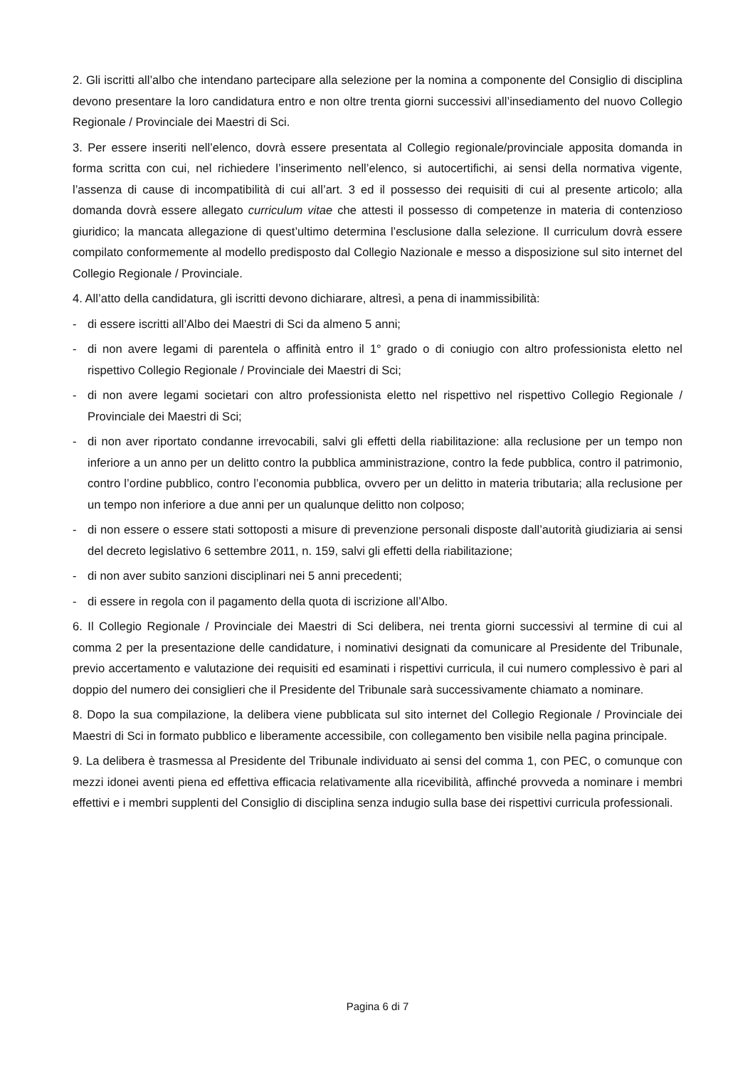2. Gli iscritti all’albo che intendano partecipare alla selezione per la nomina a componente del Consiglio di disciplina devono presentare la loro candidatura entro e non oltre trenta giorni successivi all’insediamento del nuovo Collegio Regionale / Provinciale dei Maestri di Sci.
3. Per essere inseriti nell’elenco, dovrà essere presentata al Collegio regionale/provinciale apposita domanda in forma scritta con cui, nel richiedere l’inserimento nell’elenco, si autocertifichi, ai sensi della normativa vigente, l’assenza di cause di incompatibilità di cui all’art. 3 ed il possesso dei requisiti di cui al presente articolo; alla domanda dovrà essere allegato curriculum vitae che attesti il possesso di competenze in materia di contenzioso giuridico; la mancata allegazione di quest’ultimo determina l’esclusione dalla selezione. Il curriculum dovrà essere compilato conformemente al modello predisposto dal Collegio Nazionale e messo a disposizione sul sito internet del Collegio Regionale / Provinciale.
4. All’atto della candidatura, gli iscritti devono dichiarare, altresì, a pena di inammissibilità:
- di essere iscritti all’Albo dei Maestri di Sci da almeno 5 anni;
- di non avere legami di parentela o affinità entro il 1° grado o di coniugio con altro professionista eletto nel rispettivo Collegio Regionale / Provinciale dei Maestri di Sci;
- di non avere legami societari con altro professionista eletto nel rispettivo nel rispettivo Collegio Regionale / Provinciale dei Maestri di Sci;
- di non aver riportato condanne irrevocabili, salvi gli effetti della riabilitazione: alla reclusione per un tempo non inferiore a un anno per un delitto contro la pubblica amministrazione, contro la fede pubblica, contro il patrimonio, contro l’ordine pubblico, contro l’economia pubblica, ovvero per un delitto in materia tributaria; alla reclusione per un tempo non inferiore a due anni per un qualunque delitto non colposo;
- di non essere o essere stati sottoposti a misure di prevenzione personali disposte dall’autorità giudiziaria ai sensi del decreto legislativo 6 settembre 2011, n. 159, salvi gli effetti della riabilitazione;
- di non aver subito sanzioni disciplinari nei 5 anni precedenti;
- di essere in regola con il pagamento della quota di iscrizione all’Albo.
6. Il Collegio Regionale / Provinciale dei Maestri di Sci delibera, nei trenta giorni successivi al termine di cui al comma 2 per la presentazione delle candidature, i nominativi designati da comunicare al Presidente del Tribunale, previo accertamento e valutazione dei requisiti ed esaminati i rispettivi curricula, il cui numero complessivo è pari al doppio del numero dei consiglieri che il Presidente del Tribunale sarà successivamente chiamato a nominare.
8. Dopo la sua compilazione, la delibera viene pubblicata sul sito internet del Collegio Regionale / Provinciale dei Maestri di Sci in formato pubblico e liberamente accessibile, con collegamento ben visibile nella pagina principale.
9. La delibera è trasmessa al Presidente del Tribunale individuato ai sensi del comma 1, con PEC, o comunque con mezzi idonei aventi piena ed effettiva efficacia relativamente alla ricevibilità, affinché provveda a nominare i membri effettivi e i membri supplenti del Consiglio di disciplina senza indugio sulla base dei rispettivi curricula professionali.
Pagina 6 di 7